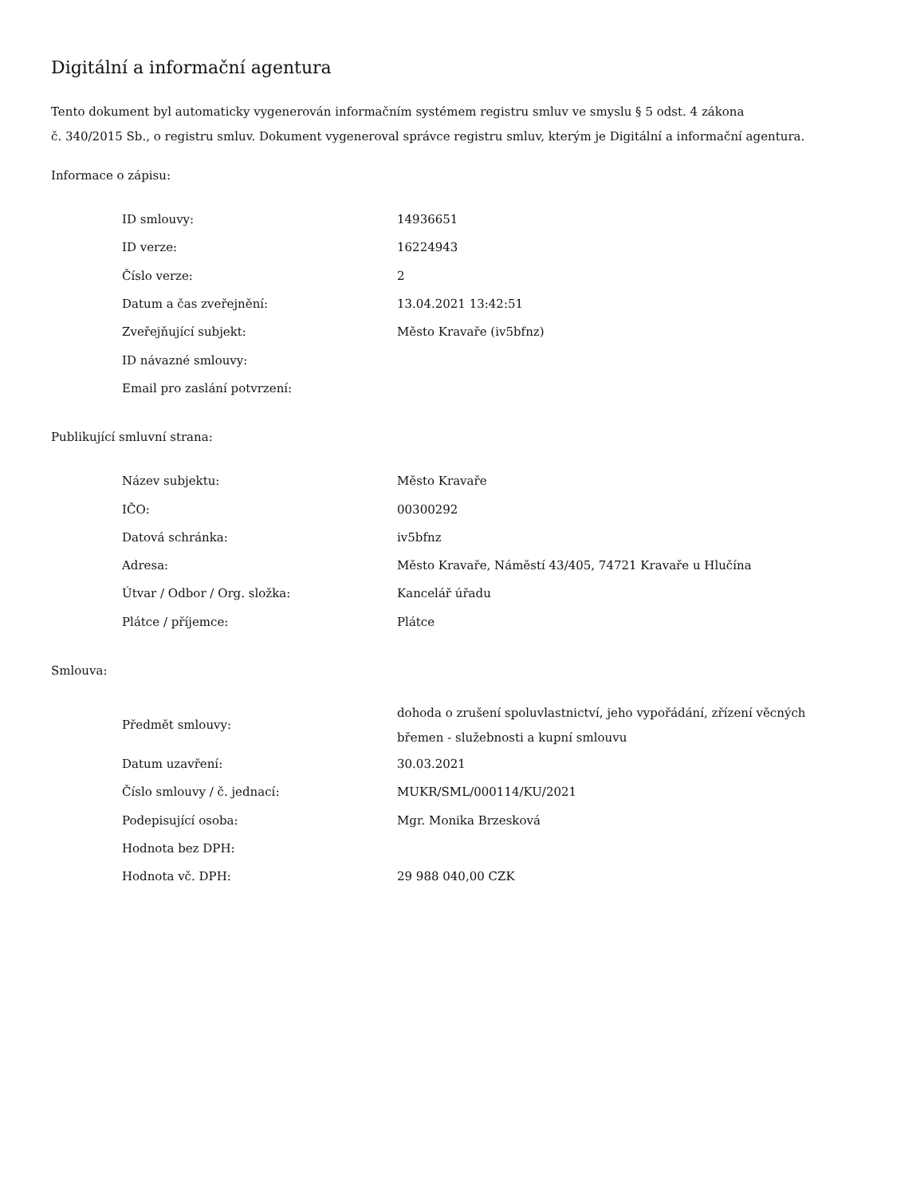Digitální a informační agentura
Tento dokument byl automaticky vygenerován informačním systémem registru smluv ve smyslu § 5 odst. 4 zákona
č. 340/2015 Sb., o registru smluv. Dokument vygeneroval správce registru smluv, kterým je Digitální a informační agentura.
Informace o zápisu:
| ID smlouvy: | 14936651 |
| ID verze: | 16224943 |
| Číslo verze: | 2 |
| Datum a čas zveřejnění: | 13.04.2021 13:42:51 |
| Zveřejňující subjekt: | Město Kravaře (iv5bfnz) |
| ID návazné smlouvy: | |
| Email pro zaslání potvrzení: | |
Publikující smluvní strana:
| Název subjektu: | Město Kravaře |
| IČO: | 00300292 |
| Datová schránka: | iv5bfnz |
| Adresa: | Město Kravaře, Náměstí 43/405, 74721 Kravaře u Hlučína |
| Útvar / Odbor / Org. složka: | Kancelář úřadu |
| Plátce / příjemce: | Plátce |
Smlouva:
| Předmět smlouvy: | dohoda o zrušení spoluvlastnictví, jeho vypořádání, zřízení věcných břemen - služebnosti a kupní smlouvu |
| Datum uzavření: | 30.03.2021 |
| Číslo smlouvy / č. jednací: | MUKR/SML/000114/KU/2021 |
| Podepisující osoba: | Mgr. Monika Brzesková |
| Hodnota bez DPH: | |
| Hodnota vč. DPH: | 29 988 040,00 CZK |